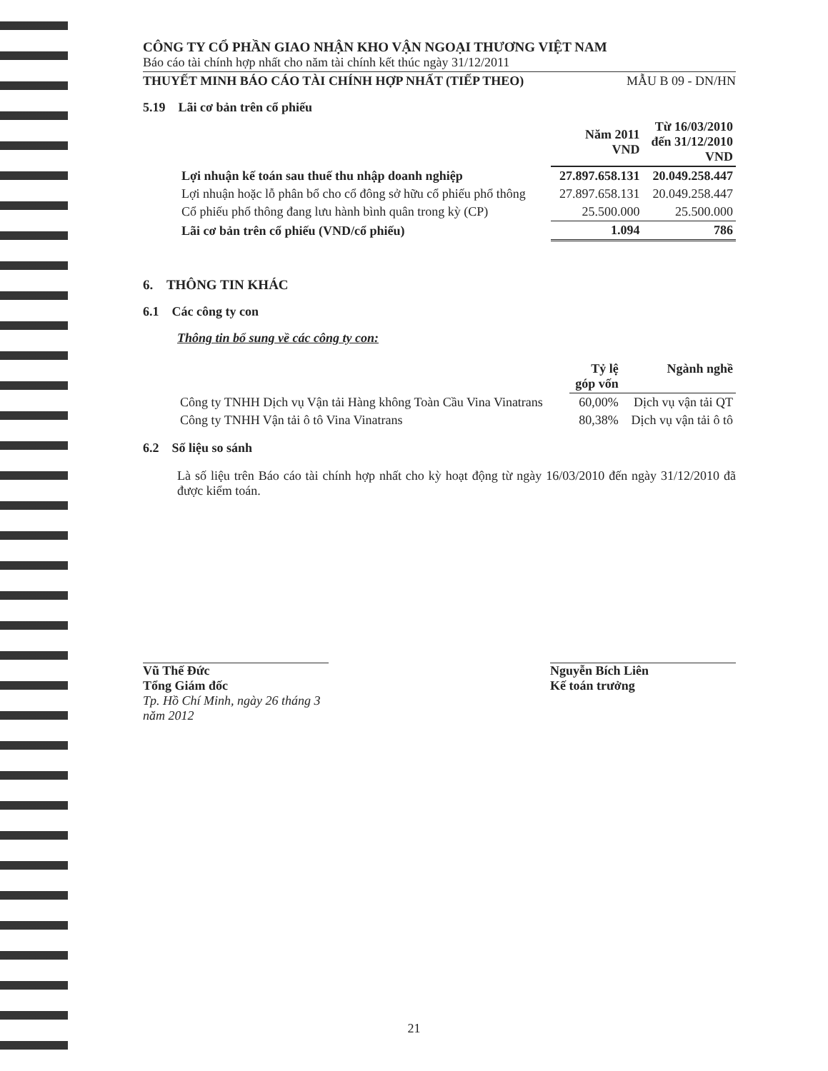CÔNG TY CỔ PHẦN GIAO NHẬN KHO VẬN NGOẠI THƯƠNG VIỆT NAM
Báo cáo tài chính hợp nhất cho năm tài chính kết thúc ngày 31/12/2011
THUYẾT MINH BÁO CÁO TÀI CHÍNH HỢP NHẤT (TIẾP THEO) MẪU B 09 - DN/HN
5.19 Lãi cơ bản trên cổ phiếu
| | Năm 2011 VND | Từ 16/03/2010 đến 31/12/2010 VND |
| --- | --- | --- |
| Lợi nhuận kế toán sau thuế thu nhập doanh nghiệp | 27.897.658.131 | 20.049.258.447 |
| Lợi nhuận hoặc lỗ phân bổ cho cổ đông sở hữu cổ phiếu phổ thông | 27.897.658.131 | 20.049.258.447 |
| Cổ phiếu phổ thông đang lưu hành bình quân trong kỳ (CP) | 25.500.000 | 25.500.000 |
| Lãi cơ bản trên cổ phiếu (VND/cổ phiếu) | 1.094 | 786 |
6. THÔNG TIN KHÁC
6.1 Các công ty con
Thông tin bổ sung về các công ty con:
| | Tỷ lệ góp vốn | Ngành nghề |
| --- | --- | --- |
| Công ty TNHH Dịch vụ Vận tải Hàng không Toàn Cầu Vina Vinatrans | 60,00% | Dịch vụ vận tải QT |
| Công ty TNHH Vận tải ô tô Vina Vinatrans | 80,38% | Dịch vụ vận tải ô tô |
6.2 Số liệu so sánh
Là số liệu trên Báo cáo tài chính hợp nhất cho kỳ hoạt động từ ngày 16/03/2010 đến ngày 31/12/2010 đã được kiểm toán.
Vũ Thế Đức
Tổng Giám đốc
Tp. Hồ Chí Minh, ngày 26 tháng 3 năm 2012
Nguyễn Bích Liên
Kế toán trưởng
21